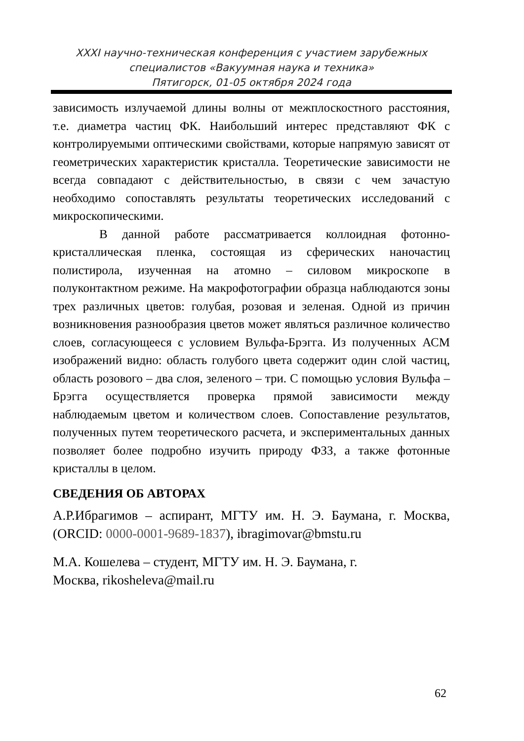XXXI научно-техническая конференция с участием зарубежных
специалистов «Вакуумная наука и техника»
Пятигорск, 01-05 октября 2024 года
зависимость излучаемой длины волны от межплоскостного расстояния, т.е. диаметра частиц ФК. Наибольший интерес представляют ФК с контролируемыми оптическими свойствами, которые напрямую зависят от геометрических характеристик кристалла. Теоретические зависимости не всегда совпадают с действительностью, в связи с чем зачастую необходимо сопоставлять результаты теоретических исследований с микроскопическими.
В данной работе рассматривается коллоидная фотонно-кристаллическая пленка, состоящая из сферических наночастиц полистирола, изученная на атомно – силовом микроскопе в полуконтактном режиме. На макрофотографии образца наблюдаются зоны трех различных цветов: голубая, розовая и зеленая. Одной из причин возникновения разнообразия цветов может являться различное количество слоев, согласующееся с условием Вульфа-Брэгга. Из полученных АСМ изображений видно: область голубого цвета содержит один слой частиц, область розового – два слоя, зеленого – три. С помощью условия Вульфа – Брэгга осуществляется проверка прямой зависимости между наблюдаемым цветом и количеством слоев. Сопоставление результатов, полученных путем теоретического расчета, и экспериментальных данных позволяет более подробно изучить природу ФЗЗ, а также фотонные кристаллы в целом.
СВЕДЕНИЯ ОБ АВТОРАХ
А.Р.Ибрагимов – аспирант, МГТУ им. Н. Э. Баумана, г. Москва, (ORCID: 0000-0001-9689-1837), ibragimovar@bmstu.ru
М.А. Кошелева – студент, МГТУ им. Н. Э. Баумана, г.
Москва, rikosheleva@mail.ru
62